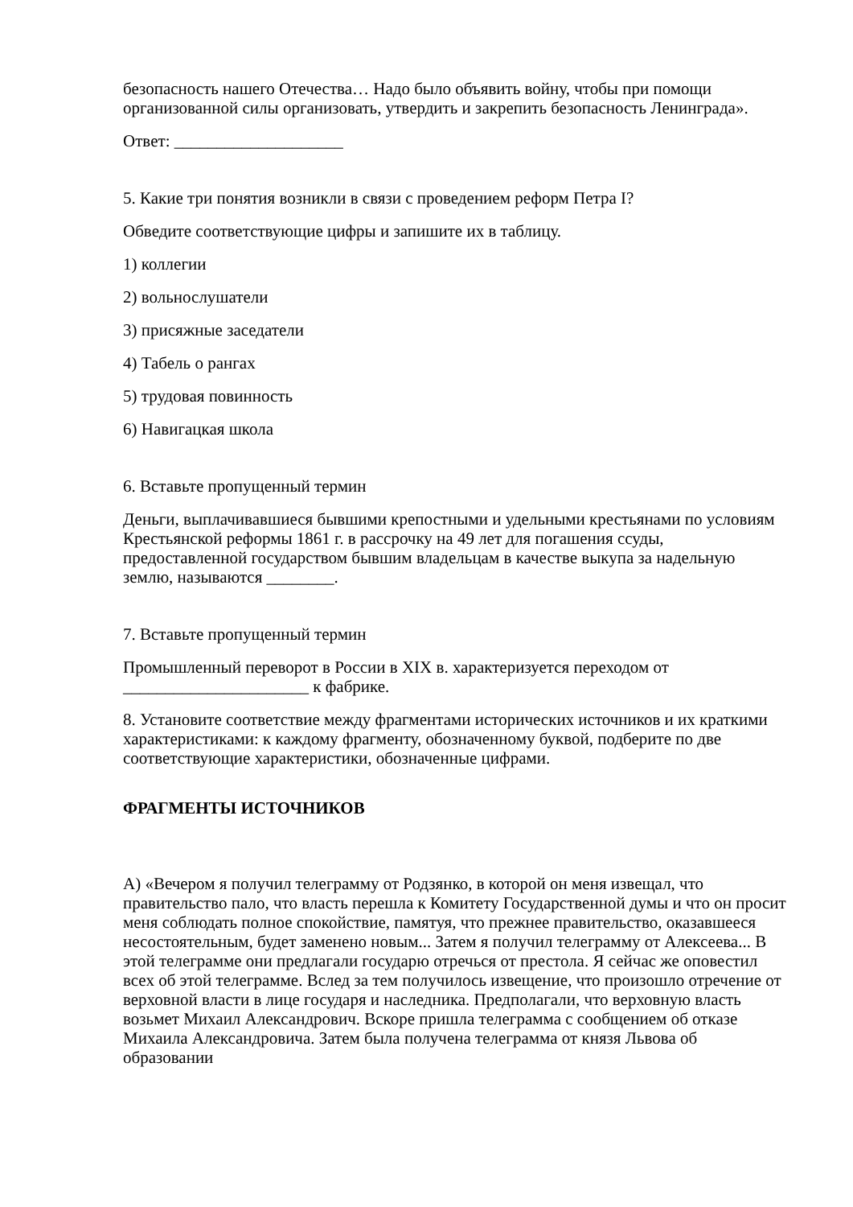безопасность нашего Отечества… Надо было объявить войну, чтобы при помощи организованной силы организовать, утвердить и закрепить безопасность Ленинграда».
Ответ: ____________________
5. Какие три понятия возникли в связи с проведением реформ Петра I?
Обведите соответствующие цифры и запишите их в таблицу.
1) коллегии
2) вольнослушатели
3) присяжные заседатели
4) Табель о рангах
5) трудовая повинность
6) Навигацкая школа
6. Вставьте пропущенный термин
Деньги, выплачивавшиеся бывшими крепостными и удельными крестьянами по условиям Крестьянской реформы 1861 г. в рассрочку на 49 лет для погашения ссуды, предоставленной государством бывшим владельцам в качестве выкупа за надельную землю, называются ________.
7. Вставьте пропущенный термин
Промышленный переворот в России в XIX в. характеризуется переходом от ______________________ к фабрике.
8. Установите соответствие между фрагментами исторических источников и их краткими характеристиками: к каждому фрагменту, обозначенному буквой, подберите по две соответствующие характеристики, обозначенные цифрами.
ФРАГМЕНТЫ ИСТОЧНИКОВ
А) «Вечером я получил телеграмму от Родзянко, в которой он меня извещал, что правительство пало, что власть перешла к Комитету Государственной думы и что он просит меня соблюдать полное спокойствие, памятуя, что прежнее правительство, оказавшееся несостоятельным, будет заменено новым... Затем я получил телеграмму от Алексеева... В этой телеграмме они предлагали государю отречься от престола. Я сейчас же оповестил всех об этой телеграмме. Вслед за тем получилось извещение, что произошло отречение от верховной власти в лице государя и наследника. Предполагали, что верховную власть возьмет Михаил Александрович. Вскоре пришла телеграмма с сообщением об отказе Михаила Александровича. Затем была получена телеграмма от князя Львова об образовании